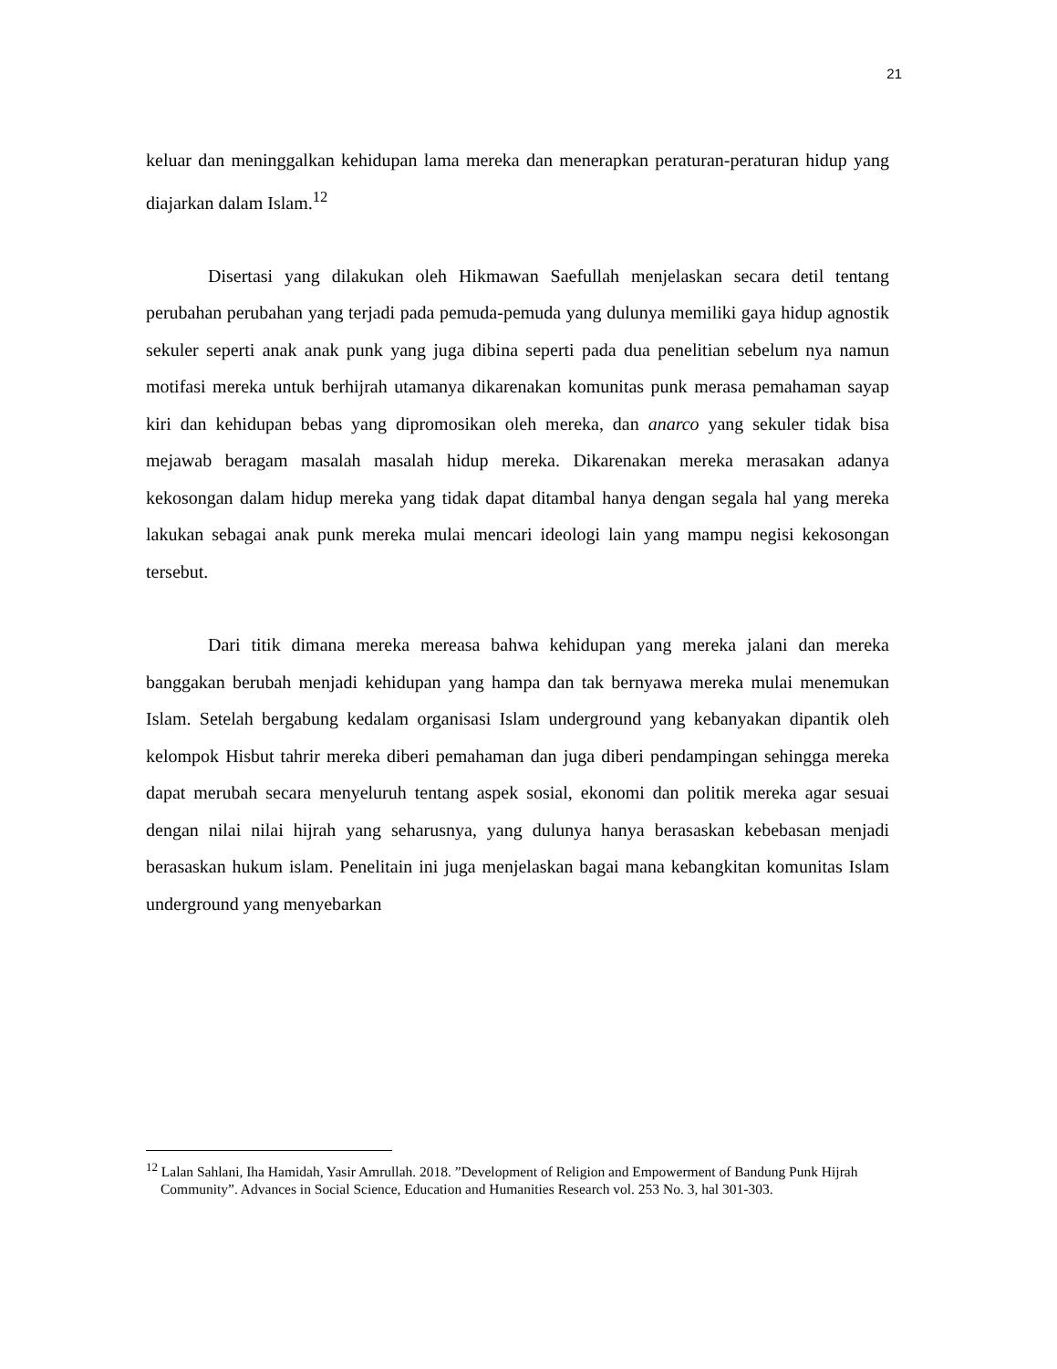21
keluar dan meninggalkan kehidupan lama mereka dan menerapkan peraturan-peraturan hidup yang diajarkan dalam Islam.<sup>12</sup>
Disertasi yang dilakukan oleh Hikmawan Saefullah menjelaskan secara detil tentang perubahan perubahan yang terjadi pada pemuda-pemuda yang dulunya memiliki gaya hidup agnostik sekuler seperti anak anak punk yang juga dibina seperti pada dua penelitian sebelum nya namun motifasi mereka untuk berhijrah utamanya dikarenakan komunitas punk merasa pemahaman sayap kiri dan kehidupan bebas yang dipromosikan oleh mereka, dan anarco yang sekuler tidak bisa mejawab beragam masalah masalah hidup mereka. Dikarenakan mereka merasakan adanya kekosongan dalam hidup mereka yang tidak dapat ditambal hanya dengan segala hal yang mereka lakukan sebagai anak punk mereka mulai mencari ideologi lain yang mampu negisi kekosongan tersebut.
Dari titik dimana mereka mereasa bahwa kehidupan yang mereka jalani dan mereka banggakan berubah menjadi kehidupan yang hampa dan tak bernyawa mereka mulai menemukan Islam. Setelah bergabung kedalam organisasi Islam underground yang kebanyakan dipantik oleh kelompok Hisbut tahrir mereka diberi pemahaman dan juga diberi pendampingan sehingga mereka dapat merubah secara menyeluruh tentang aspek sosial, ekonomi dan politik mereka agar sesuai dengan nilai nilai hijrah yang seharusnya, yang dulunya hanya berasaskan kebebasan menjadi berasaskan hukum islam. Penelitain ini juga menjelaskan bagai mana kebangkitan komunitas Islam underground yang menyebarkan
<sup>12</sup> Lalan Sahlani, Iha Hamidah, Yasir Amrullah. 2018. ”Development of Religion and Empowerment of Bandung Punk Hijrah Community”. Advances in Social Science, Education and Humanities Research vol. 253 No. 3, hal 301-303.